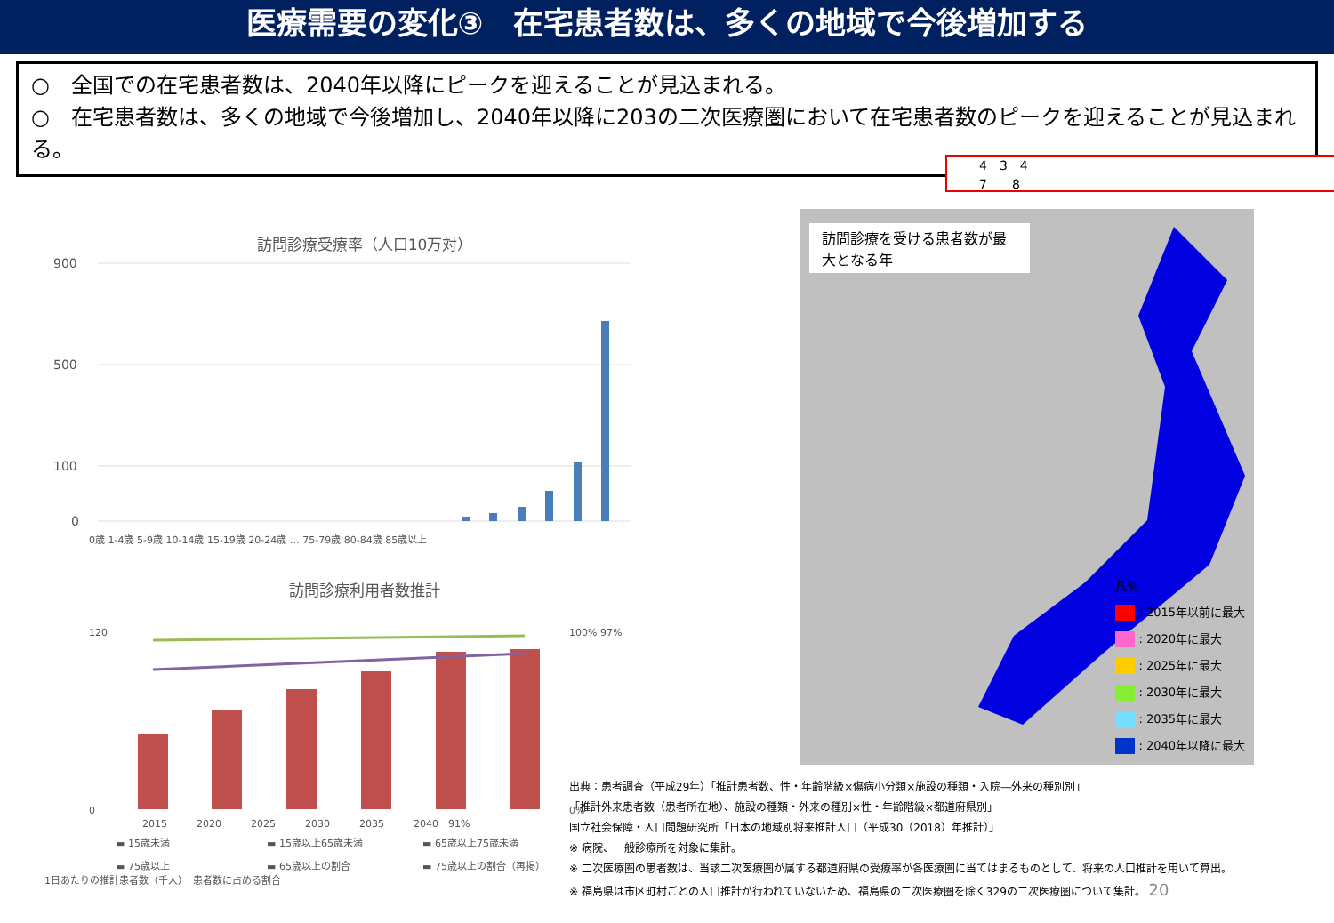医療需要の変化③　在宅患者数は、多くの地域で今後増加する
○　全国での在宅患者数は、2040年以降にピークを迎えることが見込まれる。
○　在宅患者数は、多くの地域で今後増加し、2040年以降に203の二次医療圏において在宅患者数のピークを迎えることが見込まれる。
4　3　4
7　　8
訪問診療受療率（人口10万対）
900
500
100
0
0歳 1-4歳 5-9歳 10-14歳 15-19歳 20-24歳 … 75-79歳 80-84歳 85歳以上
訪問診療利用者数推計
120
0
100% 97%
0%
2015　　　2020　　　2025　　　2030　　　2035　　　2040　91%
▬ 15歳未満 ▬ 15歳以上65歳未満 ▬ 65歳以上75歳未満 ▬ 75歳以上 ▬ 65歳以上の割合 ▬ 75歳以上の割合（再掲）
1日あたりの推計患者数（千人）　患者数に占める割合
訪問診療を受ける患者数が最大となる年
凡例
: 2015年以前に最大
: 2020年に最大
: 2025年に最大
: 2030年に最大
: 2035年に最大
: 2040年以降に最大
出典：患者調査（平成29年）「推計患者数、性・年齢階級×傷病小分類×施設の種類・入院―外来の種別別」
「推計外来患者数（患者所在地）、施設の種類・外来の種別×性・年齢階級×都道府県別」
国立社会保障・人口問題研究所「日本の地域別将来推計人口（平成30（2018）年推計）」
※ 病院、一般診療所を対象に集計。
※ 二次医療圏の患者数は、当該二次医療圏が属する都道府県の受療率が各医療圏に当てはまるものとして、将来の人口推計を用いて算出。
※ 福島県は市区町村ごとの人口推計が行われていないため、福島県の二次医療圏を除く329の二次医療圏について集計。 20